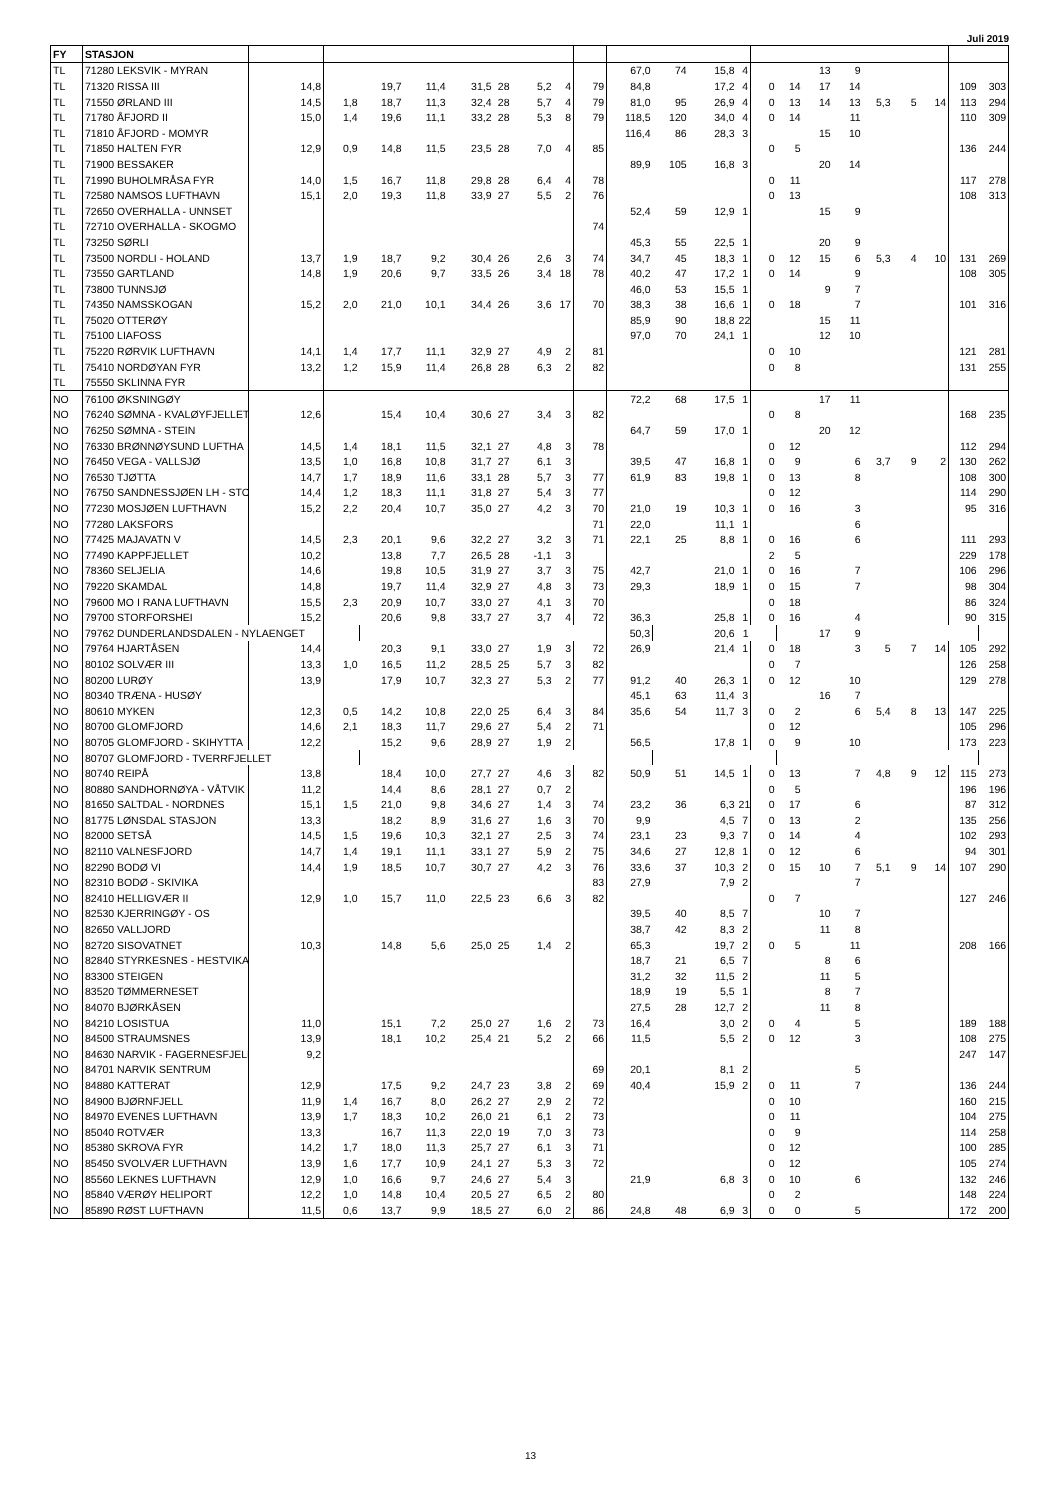Juli 2019
| FY | STASJON | | | | | | | | | | | | | | | | | | | | | | |
| --- | --- | --- | --- | --- | --- | --- | --- | --- | --- | --- | --- | --- | --- | --- | --- | --- | --- | --- | --- | --- | --- | --- | --- |
| TL | 71280 LEKSVIK - MYRAN | | | | | | | | | | 67,0 | 74 | 15,8 | 4 | | | 13 | 9 | | | | | |
| TL | 71320 RISSA III | 14,8 | | 19,7 | 11,4 | 31,5 | 28 | 5,2 | 4 | 79 | 84,8 | | 17,2 | 4 | 0 | 14 | 17 | 14 | | | | 109 | 303 |
| TL | 71550 ØRLAND III | 14,5 | 1,8 | 18,7 | 11,3 | 32,4 | 28 | 5,7 | 4 | 79 | 81,0 | 95 | 26,9 | 4 | 0 | 13 | 14 | 13 | 5,3 | 5 | 14 | 113 | 294 |
| TL | 71780 ÅFJORD II | 15,0 | 1,4 | 19,6 | 11,1 | 33,2 | 28 | 5,3 | 8 | 79 | 118,5 | 120 | 34,0 | 4 | 0 | 14 | | 11 | | | | 110 | 309 |
| TL | 71810 ÅFJORD - MOMYR | | | | | | | | | | 116,4 | 86 | 28,3 | 3 | | | 15 | 10 | | | | | |
| TL | 71850 HALTEN FYR | 12,9 | 0,9 | 14,8 | 11,5 | 23,5 | 28 | 7,0 | 4 | 85 | | | | | 0 | 5 | | | | | | 136 | 244 |
| TL | 71900 BESSAKER | | | | | | | | | | 89,9 | 105 | 16,8 | 3 | | | 20 | 14 | | | | | |
| TL | 71990 BUHOLMRÅSA FYR | 14,0 | 1,5 | 16,7 | 11,8 | 29,8 | 28 | 6,4 | 4 | 78 | | | | | 0 | 11 | | | | | | 117 | 278 |
| TL | 72580 NAMSOS LUFTHAVN | 15,1 | 2,0 | 19,3 | 11,8 | 33,9 | 27 | 5,5 | 2 | 76 | | | | | 0 | 13 | | | | | | 108 | 313 |
| TL | 72650 OVERHALLA - UNNSET | | | | | | | | | | 52,4 | 59 | 12,9 | 1 | | | 15 | 9 | | | | | |
| TL | 72710 OVERHALLA - SKOGMO | | | | | | | | | 74 | | | | | | | | | | | | | |
| TL | 73250 SØRLI | | | | | | | | | | 45,3 | 55 | 22,5 | 1 | | | 20 | 9 | | | | | |
| TL | 73500 NORDLI - HOLAND | 13,7 | 1,9 | 18,7 | 9,2 | 30,4 | 26 | 2,6 | 3 | 74 | 34,7 | 45 | 18,3 | 1 | 0 | 12 | 15 | 6 | 5,3 | 4 | 10 | 131 | 269 |
| TL | 73550 GARTLAND | 14,8 | 1,9 | 20,6 | 9,7 | 33,5 | 26 | 3,4 | 18 | 78 | 40,2 | 47 | 17,2 | 1 | 0 | 14 | | 9 | | | | 108 | 305 |
| TL | 73800 TUNNSJØ | | | | | | | | | | 46,0 | 53 | 15,5 | 1 | | | 9 | 7 | | | | | |
| TL | 74350 NAMSSKOGAN | 15,2 | 2,0 | 21,0 | 10,1 | 34,4 | 26 | 3,6 | 17 | 70 | 38,3 | 38 | 16,6 | 1 | 0 | 18 | | 7 | | | | 101 | 316 |
| TL | 75020 OTTERØY | | | | | | | | | | 85,9 | 90 | 18,8 | 22 | | | 15 | 11 | | | | | |
| TL | 75100 LIAFOSS | | | | | | | | | | 97,0 | 70 | 24,1 | 1 | | | 12 | 10 | | | | | |
| TL | 75220 RØRVIK LUFTHAVN | 14,1 | 1,4 | 17,7 | 11,1 | 32,9 | 27 | 4,9 | 2 | 81 | | | | | 0 | 10 | | | | | | 121 | 281 |
| TL | 75410 NORDØYAN FYR | 13,2 | 1,2 | 15,9 | 11,4 | 26,8 | 28 | 6,3 | 2 | 82 | | | | | 0 | 8 | | | | | | 131 | 255 |
| TL | 75550 SKLINNA FYR | | | | | | | | | | | | | | | | | | | | | | |
| NO | 76100 ØKSNINGØY | | | | | | | | | | 72,2 | 68 | 17,5 | 1 | | | 17 | 11 | | | | | |
| NO | 76240 SØMNA - KVALØYFJELLET | 12,6 | | 15,4 | 10,4 | 30,6 | 27 | 3,4 | 3 | 82 | | | | | 0 | 8 | | | | | | 168 | 235 |
| NO | 76250 SØMNA - STEIN | | | | | | | | | | 64,7 | 59 | 17,0 | 1 | | | 20 | 12 | | | | | |
| NO | 76330 BRØNNØYSUND LUFTHA | 14,5 | 1,4 | 18,1 | 11,5 | 32,1 | 27 | 4,8 | 3 | 78 | | | | | 0 | 12 | | | | | | 112 | 294 |
| NO | 76450 VEGA - VALLSJØ | 13,5 | 1,0 | 16,8 | 10,8 | 31,7 | 27 | 6,1 | 3 | | 39,5 | 47 | 16,8 | 1 | 0 | 9 | | 6 | 3,7 | 9 | 2 | 130 | 262 |
| NO | 76530 TJØTTA | 14,7 | 1,7 | 18,9 | 11,6 | 33,1 | 28 | 5,7 | 3 | 77 | 61,9 | 83 | 19,8 | 1 | 0 | 13 | | 8 | | | | 108 | 300 |
| NO | 76750 SANDNESSJØEN LH - STO | 14,4 | 1,2 | 18,3 | 11,1 | 31,8 | 27 | 5,4 | 3 | 77 | | | | | 0 | 12 | | | | | | 114 | 290 |
| NO | 77230 MOSJØEN LUFTHAVN | 15,2 | 2,2 | 20,4 | 10,7 | 35,0 | 27 | 4,2 | 3 | 70 | 21,0 | 19 | 10,3 | 1 | 0 | 16 | | 3 | | | | 95 | 316 |
| NO | 77280 LAKSFORS | | | | | | | | | 71 | 22,0 | | 11,1 | 1 | | | | 6 | | | | | |
| NO | 77425 MAJAVATN V | 14,5 | 2,3 | 20,1 | 9,6 | 32,2 | 27 | 3,2 | 3 | 71 | 22,1 | 25 | 8,8 | 1 | 0 | 16 | | 6 | | | | 111 | 293 |
| NO | 77490 KAPPFJELLET | 10,2 | | 13,8 | 7,7 | 26,5 | 28 | -1,1 | 3 | | | | | | 2 | 5 | | | | | | 229 | 178 |
| NO | 78360 SELJELIA | 14,6 | | 19,8 | 10,5 | 31,9 | 27 | 3,7 | 3 | 75 | 42,7 | | 21,0 | 1 | 0 | 16 | | 7 | | | | 106 | 296 |
| NO | 79220 SKAMDAL | 14,8 | | 19,7 | 11,4 | 32,9 | 27 | 4,8 | 3 | 73 | 29,3 | | 18,9 | 1 | 0 | 15 | | 7 | | | | 98 | 304 |
| NO | 79600 MO I RANA LUFTHAVN | 15,5 | 2,3 | 20,9 | 10,7 | 33,0 | 27 | 4,1 | 3 | 70 | | | | | 0 | 18 | | | | | | 86 | 324 |
| NO | 79700 STORFORSHEI | 15,2 | | 20,6 | 9,8 | 33,7 | 27 | 3,7 | 4 | 72 | 36,3 | | 25,8 | 1 | 0 | 16 | | 4 | | | | 90 | 315 |
| NO | 79762 DUNDERLANDSDALEN - NYLAENGET | | | | | | | | | | 50,3 | | 20,6 | 1 | | | 17 | 9 | | | | | |
| NO | 79764 HJARTÅSEN | 14,4 | | 20,3 | 9,1 | 33,0 | 27 | 1,9 | 3 | 72 | 26,9 | | 21,4 | 1 | 0 | 18 | | 3 | 5 | 7 | 14 | 105 | 292 |
| NO | 80102 SOLVÆR III | 13,3 | 1,0 | 16,5 | 11,2 | 28,5 | 25 | 5,7 | 3 | 82 | | | | | 0 | 7 | | | | | | 126 | 258 |
| NO | 80200 LURØY | 13,9 | | 17,9 | 10,7 | 32,3 | 27 | 5,3 | 2 | 77 | 91,2 | 40 | 26,3 | 1 | 0 | 12 | | 10 | | | | 129 | 278 |
| NO | 80340 TRÆNA - HUSØY | | | | | | | | | | 45,1 | 63 | 11,4 | 3 | | | 16 | 7 | | | | | |
| NO | 80610 MYKEN | 12,3 | 0,5 | 14,2 | 10,8 | 22,0 | 25 | 6,4 | 3 | 84 | 35,6 | 54 | 11,7 | 3 | 0 | 2 | | 6 | 5,4 | 8 | 13 | 147 | 225 |
| NO | 80700 GLOMFJORD | 14,6 | 2,1 | 18,3 | 11,7 | 29,6 | 27 | 5,4 | 2 | 71 | | | | | 0 | 12 | | | | | | 105 | 296 |
| NO | 80705 GLOMFJORD - SKIHYTTA | 12,2 | | 15,2 | 9,6 | 28,9 | 27 | 1,9 | 2 | | 56,5 | | 17,8 | 1 | 0 | 9 | | 10 | | | | 173 | 223 |
| NO | 80707 GLOMFJORD - TVERRFJELLET | | | | | | | | | | | | | | | | | | | | | | |
| NO | 80740 REIPÅ | 13,8 | | 18,4 | 10,0 | 27,7 | 27 | 4,6 | 3 | 82 | 50,9 | 51 | 14,5 | 1 | 0 | 13 | | 7 | 4,8 | 9 | 12 | 115 | 273 |
| NO | 80880 SANDHORNØYA - VÅTVIK | 11,2 | | 14,4 | 8,6 | 28,1 | 27 | 0,7 | 2 | | | | | | 0 | 5 | | | | | | 196 | 196 |
| NO | 81650 SALTDAL - NORDNES | 15,1 | 1,5 | 21,0 | 9,8 | 34,6 | 27 | 1,4 | 3 | 74 | 23,2 | 36 | 6,3 | 21 | 0 | 17 | | 6 | | | | 87 | 312 |
| NO | 81775 LØNSDAL STASJON | 13,3 | | 18,2 | 8,9 | 31,6 | 27 | 1,6 | 3 | 70 | 9,9 | | 4,5 | 7 | 0 | 13 | | 2 | | | | 135 | 256 |
| NO | 82000 SETSÅ | 14,5 | 1,5 | 19,6 | 10,3 | 32,1 | 27 | 2,5 | 3 | 74 | 23,1 | 23 | 9,3 | 7 | 0 | 14 | | 4 | | | | 102 | 293 |
| NO | 82110 VALNESFJORD | 14,7 | 1,4 | 19,1 | 11,1 | 33,1 | 27 | 5,9 | 2 | 75 | 34,6 | 27 | 12,8 | 1 | 0 | 12 | | 6 | | | | 94 | 301 |
| NO | 82290 BODØ VI | 14,4 | 1,9 | 18,5 | 10,7 | 30,7 | 27 | 4,2 | 3 | 76 | 33,6 | 37 | 10,3 | 2 | 0 | 15 | 10 | 7 | 5,1 | 9 | 14 | 107 | 290 |
| NO | 82310 BODØ - SKIVIKA | | | | | | | | | 83 | 27,9 | | 7,9 | 2 | | | | 7 | | | | | |
| NO | 82410 HELLIGVÆR II | 12,9 | 1,0 | 15,7 | 11,0 | 22,5 | 23 | 6,6 | 3 | 82 | | | | | 0 | 7 | | | | | | 127 | 246 |
| NO | 82530 KJERRINGØY - OS | | | | | | | | | | 39,5 | 40 | 8,5 | 7 | | | 10 | 7 | | | | | |
| NO | 82650 VALLJORD | | | | | | | | | | 38,7 | 42 | 8,3 | 2 | | | 11 | 8 | | | | | |
| NO | 82720 SISOVATNET | 10,3 | | 14,8 | 5,6 | 25,0 | 25 | 1,4 | 2 | | 65,3 | | 19,7 | 2 | 0 | 5 | | 11 | | | | 208 | 166 |
| NO | 82840 STYRKESNES - HESTVIKA | | | | | | | | | | 18,7 | 21 | 6,5 | 7 | | | 8 | 6 | | | | | |
| NO | 83300 STEIGEN | | | | | | | | | | 31,2 | 32 | 11,5 | 2 | | | 11 | 5 | | | | | |
| NO | 83520 TØMMERNESET | | | | | | | | | | 18,9 | 19 | 5,5 | 1 | | | 8 | 7 | | | | | |
| NO | 84070 BJØRKÅSEN | | | | | | | | | | 27,5 | 28 | 12,7 | 2 | | | 11 | 8 | | | | | |
| NO | 84210 LOSISTUA | 11,0 | | 15,1 | 7,2 | 25,0 | 27 | 1,6 | 2 | 73 | 16,4 | | 3,0 | 2 | 0 | 4 | | 5 | | | | 189 | 188 |
| NO | 84500 STRAUMSNES | 13,9 | | 18,1 | 10,2 | 25,4 | 21 | 5,2 | 2 | 66 | 11,5 | | 5,5 | 2 | 0 | 12 | | 3 | | | | 108 | 275 |
| NO | 84630 NARVIK - FAGERNESFJELL | 9,2 | | | | | | | | | | | | | | | | | | | | 247 | 147 |
| NO | 84701 NARVIK SENTRUM | | | | | | | | | 69 | 20,1 | | 8,1 | 2 | | | | 5 | | | | | |
| NO | 84880 KATTERAT | 12,9 | | 17,5 | 9,2 | 24,7 | 23 | 3,8 | 2 | 69 | 40,4 | | 15,9 | 2 | 0 | 11 | | 7 | | | | 136 | 244 |
| NO | 84900 BJØRNFJELL | 11,9 | 1,4 | 16,7 | 8,0 | 26,2 | 27 | 2,9 | 2 | 72 | | | | | 0 | 10 | | | | | | 160 | 215 |
| NO | 84970 EVENES LUFTHAVN | 13,9 | 1,7 | 18,3 | 10,2 | 26,0 | 21 | 6,1 | 2 | 73 | | | | | 0 | 11 | | | | | | 104 | 275 |
| NO | 85040 ROTVÆR | 13,3 | | 16,7 | 11,3 | 22,0 | 19 | 7,0 | 3 | 73 | | | | | 0 | 9 | | | | | | 114 | 258 |
| NO | 85380 SKROVA FYR | 14,2 | 1,7 | 18,0 | 11,3 | 25,7 | 27 | 6,1 | 3 | 71 | | | | | 0 | 12 | | | | | | 100 | 285 |
| NO | 85450 SVOLVÆR LUFTHAVN | 13,9 | 1,6 | 17,7 | 10,9 | 24,1 | 27 | 5,3 | 3 | 72 | | | | | 0 | 12 | | | | | | 105 | 274 |
| NO | 85560 LEKNES LUFTHAVN | 12,9 | 1,0 | 16,6 | 9,7 | 24,6 | 27 | 5,4 | 3 | | 21,9 | | 6,8 | 3 | 0 | 10 | | 6 | | | | 132 | 246 |
| NO | 85840 VÆRØY HELIPORT | 12,2 | 1,0 | 14,8 | 10,4 | 20,5 | 27 | 6,5 | 2 | 80 | | | | | 0 | 2 | | | | | | 148 | 224 |
| NO | 85890 RØST LUFTHAVN | 11,5 | 0,6 | 13,7 | 9,9 | 18,5 | 27 | 6,0 | 2 | 86 | 24,8 | 48 | 6,9 | 3 | 0 | 0 | | 5 | | | | 172 | 200 |
13